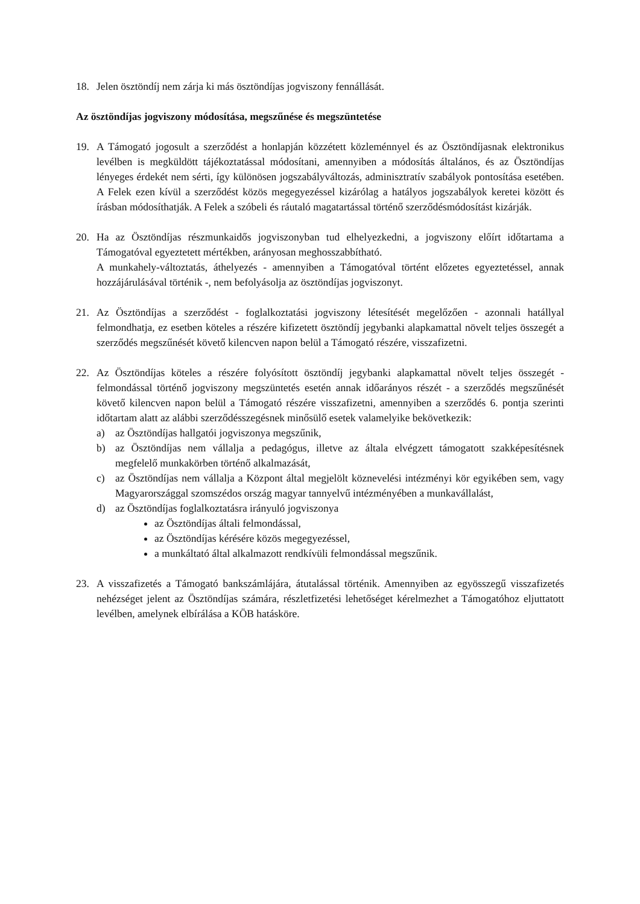18. Jelen ösztöndíj nem zárja ki más ösztöndíjas jogviszony fennállását.
Az ösztöndíjas jogviszony módosítása, megszűnése és megszüntetése
19. A Támogató jogosult a szerződést a honlapján közzétett közleménnyel és az Ösztöndíjasnak elektronikus levélben is megküldött tájékoztatással módosítani, amennyiben a módosítás általános, és az Ösztöndíjas lényeges érdekét nem sérti, így különösen jogszabályváltozás, adminisztratív szabályok pontosítása esetében. A Felek ezen kívül a szerződést közös megegyezéssel kizárólag a hatályos jogszabályok keretei között és írásban módosíthatják. A Felek a szóbeli és ráutaló magatartással történő szerződésmódosítást kizárják.
20. Ha az Ösztöndíjas részmunkaidős jogviszonyban tud elhelyezkedni, a jogviszony előírt időtartama a Támogatóval egyeztetett mértékben, arányosan meghosszabbítható.
A munkahely-változtatás, áthelyezés - amennyiben a Támogatóval történt előzetes egyeztetéssel, annak hozzájárulásával történik -, nem befolyásolja az ösztöndíjas jogviszonyt.
21. Az Ösztöndíjas a szerződést - foglalkoztatási jogviszony létesítését megelőzően - azonnali hatállyal felmondhatja, ez esetben köteles a részére kifizetett ösztöndíj jegybanki alapkamattal növelt teljes összegét a szerződés megszűnését követő kilencven napon belül a Támogató részére, visszafizetni.
22. Az Ösztöndíjas köteles a részére folyósított ösztöndíj jegybanki alapkamattal növelt teljes összegét - felmondással történő jogviszony megszüntetés esetén annak időarányos részét - a szerződés megszűnését követő kilencven napon belül a Támogató részére visszafizetni, amennyiben a szerződés 6. pontja szerinti időtartam alatt az alábbi szerződésszegésnek minősülő esetek valamelyike bekövetkezik:
a) az Ösztöndíjas hallgatói jogviszonya megszűnik,
b) az Ösztöndíjas nem vállalja a pedagógus, illetve az általa elvégzett támogatott szakképesítésnek megfelelő munkakörben történő alkalmazását,
c) az Ösztöndíjas nem vállalja a Központ által megjelölt köznevelési intézményi kör egyikében sem, vagy Magyarországgal szomszédos ország magyar tannyelvű intézményében a munkavállalást,
d) az Ösztöndíjas foglalkoztatásra irányuló jogviszonya
az Ösztöndíjas általi felmondással,
az Ösztöndíjas kérésére közös megegyezéssel,
a munkáltató által alkalmazott rendkívüli felmondással megszűnik.
23. A visszafizetés a Támogató bankszámlájára, átutalással történik. Amennyiben az egyösszegű visszafizetés nehézséget jelent az Ösztöndíjas számára, részletfizetési lehetőséget kérelmezhet a Támogatóhoz eljuttatott levélben, amelynek elbírálása a KÖB hatásköre.